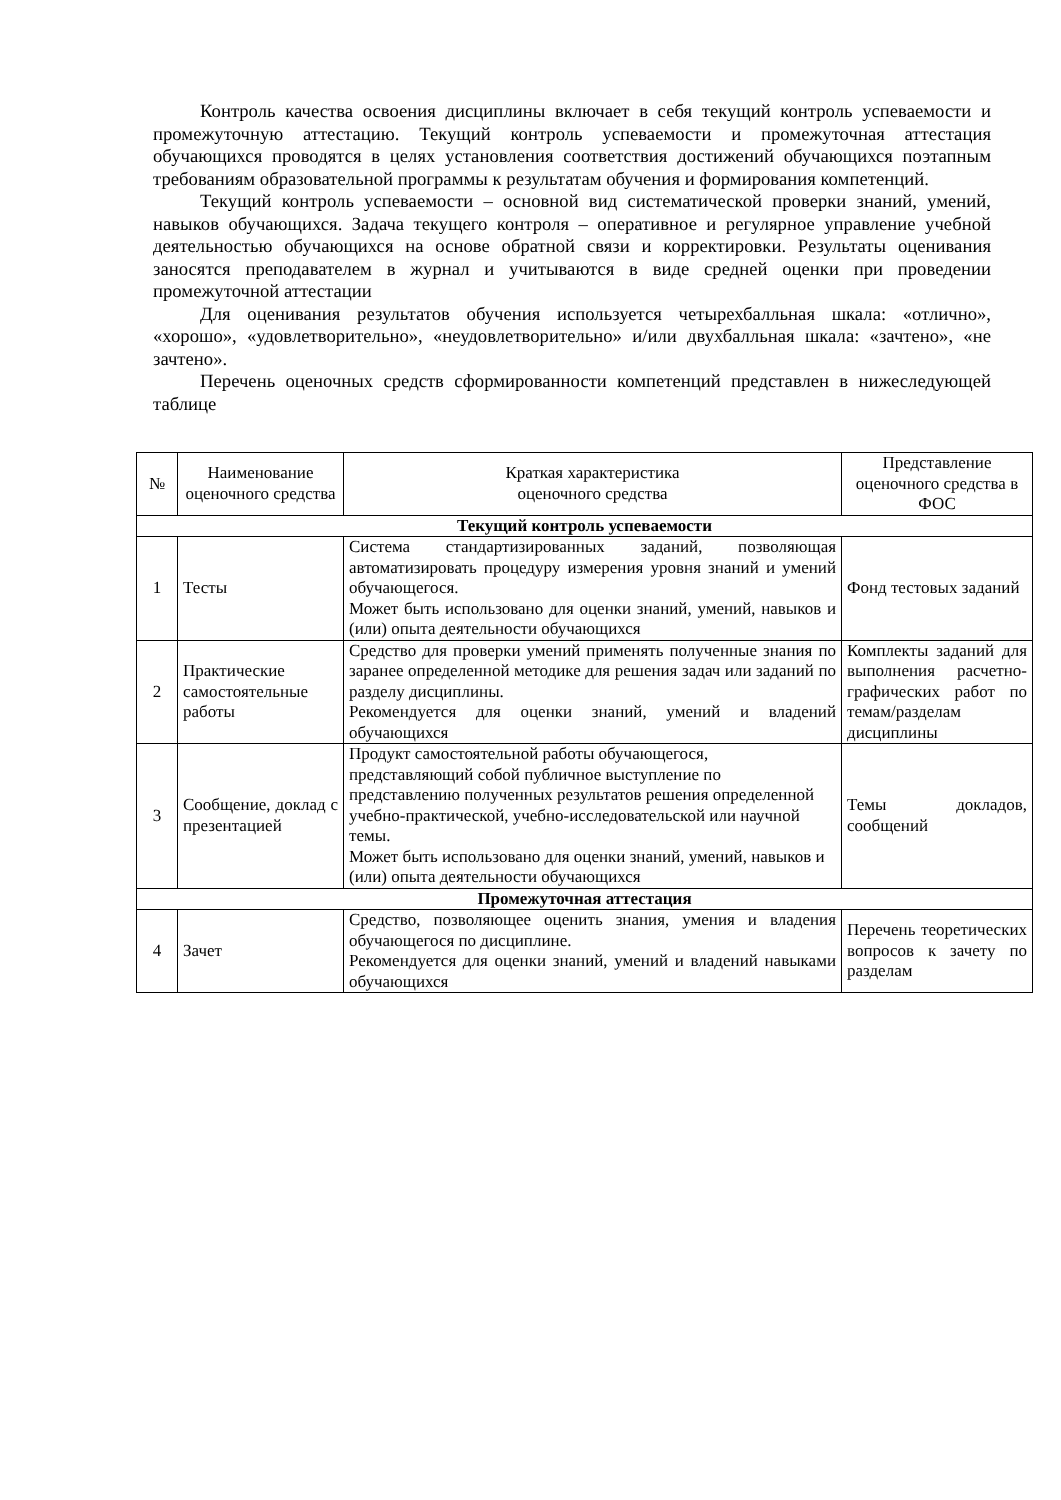Контроль качества освоения дисциплины включает в себя текущий контроль успеваемости и промежуточную аттестацию. Текущий контроль успеваемости и промежуточная аттестация обучающихся проводятся в целях установления соответствия достижений обучающихся поэтапным требованиям образовательной программы к результатам обучения и формирования компетенций.
Текущий контроль успеваемости – основной вид систематической проверки знаний, умений, навыков обучающихся. Задача текущего контроля – оперативное и регулярное управление учебной деятельностью обучающихся на основе обратной связи и корректировки. Результаты оценивания заносятся преподавателем в журнал и учитываются в виде средней оценки при проведении промежуточной аттестации
Для оценивания результатов обучения используется четырехбалльная шкала: «отлично», «хорошо», «удовлетворительно», «неудовлетворительно» и/или двухбалльная шкала: «зачтено», «не зачтено».
Перечень оценочных средств сформированности компетенций представлен в нижеследующей таблице
| № | Наименование оценочного средства | Краткая характеристика оценочного средства | Представление оценочного средства в ФОС |
| --- | --- | --- | --- |
| Текущий контроль успеваемости | | | |
| 1 | Тесты | Система стандартизированных заданий, позволяющая автоматизировать процедуру измерения уровня знаний и умений обучающегося. Может быть использовано для оценки знаний, умений, навыков и (или) опыта деятельности обучающихся | Фонд тестовых заданий |
| 2 | Практические самостоятельные работы | Средство для проверки умений применять полученные знания по заранее определенной методике для решения задач или заданий по разделу дисциплины. Рекомендуется для оценки знаний, умений и владений обучающихся | Комплекты заданий для выполнения расчетно-графических работ по темам/разделам дисциплины |
| 3 | Сообщение, доклад с презентацией | Продукт самостоятельной работы обучающегося, представляющий собой публичное выступление по представлению полученных результатов решения определенной учебно-практической, учебно-исследовательской или научной темы. Может быть использовано для оценки знаний, умений, навыков и (или) опыта деятельности обучающихся | Темы докладов, сообщений |
| Промежуточная аттестация | | | |
| 4 | Зачет | Средство, позволяющее оценить знания, умения и владения обучающегося по дисциплине. Рекомендуется для оценки знаний, умений и владений навыками обучающихся | Перечень теоретических вопросов к зачету по разделам |